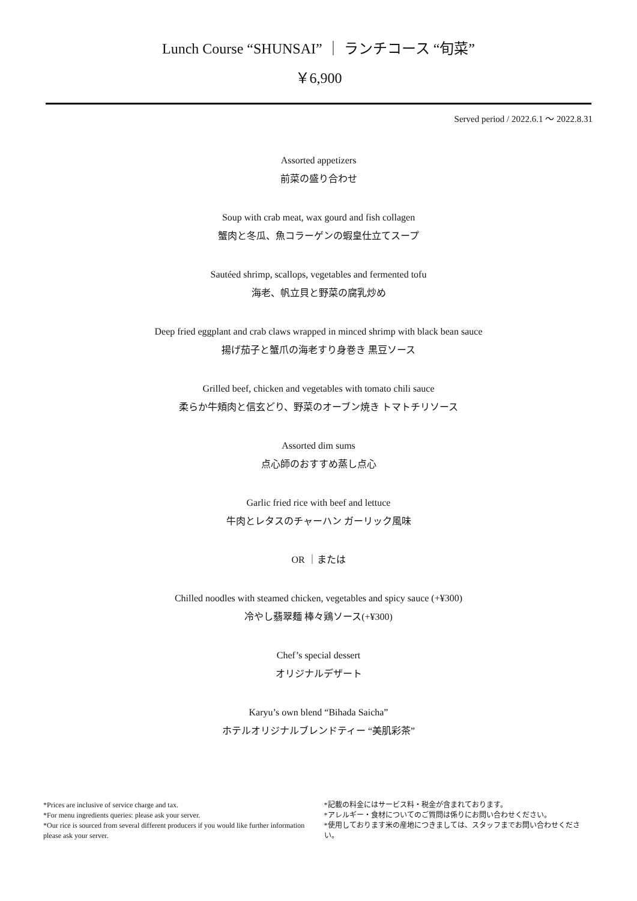Lunch Course “SHUNSAI” ｜ ランチコース “旬菜”
￥6,900
Served period / 2022.6.1 ～ 2022.8.31
Assorted appetizers
前菜の盛り合わせ
Soup with crab meat, wax gourd and fish collagen
蟹肉と冬瓜、魚コラーゲンの蝦皇仕立てスープ
Sautéed shrimp, scallops, vegetables and fermented tofu
海老、帆立貝と野菜の腐乳炒め
Deep fried eggplant and crab claws wrapped in minced shrimp with black bean sauce
揚げ茄子と蟹爪の海老すり身巻き 黒豆ソース
Grilled beef, chicken and vegetables with tomato chili sauce
柔らか牛頬肉と信玄どり、野菜のオーブン焼き トマトチリソース
Assorted dim sums
点心師のおすすめ蒸し点心
Garlic fried rice with beef and lettuce
牛肉とレタスのチャーハン ガーリック風味
OR ｜または
Chilled noodles with steamed chicken, vegetables and spicy sauce (+¥300)
冷やし翡翠麺 棒々鶏ソース(+¥300)
Chef’s special dessert
オリジナルデザート
Karyu’s own blend “Bihada Saicha”
ホテルオリジナルブレンドティー “美肌彩茶”
*Prices are inclusive of service charge and tax.
*For menu ingredients queries: please ask your server.
*Our rice is sourced from several different producers if you would like further information please ask your server.
*記載の料金にはサービス料・税金が含まれております。
*アレルギー・食材についてのご質問は係りにお問い合わせください。
*使用しております米の産地につきましては、スタッフまでお問い合わせください。